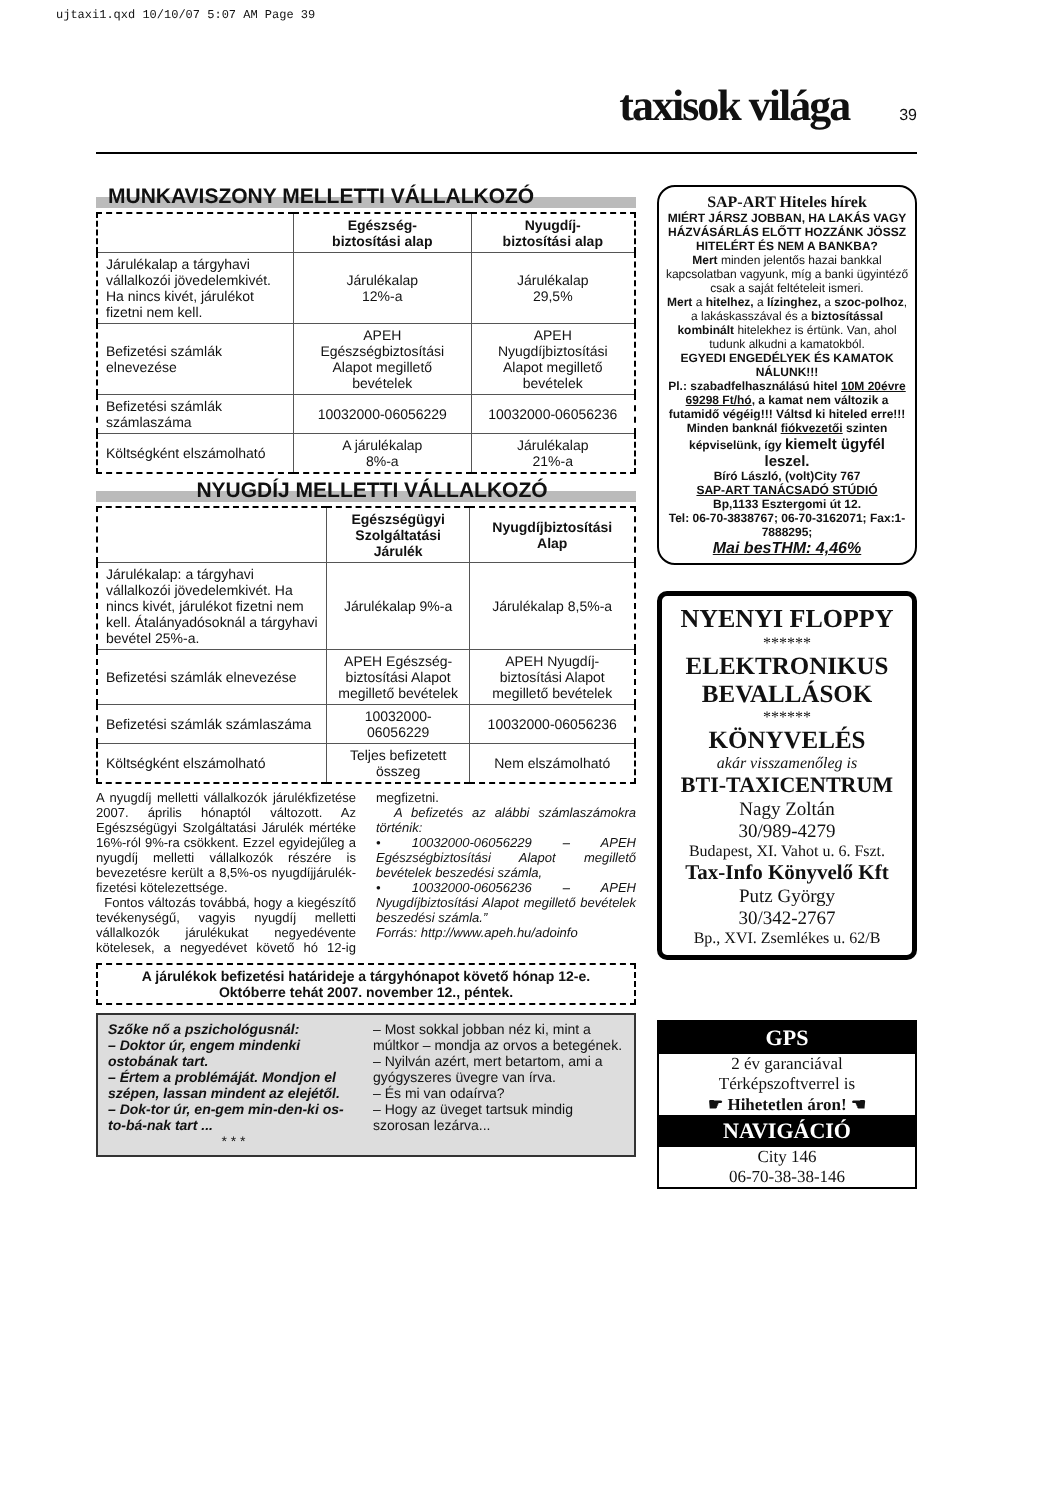ujtaxi1.qxd 10/10/07 5:07 AM Page 39
taxisok világa 39
MUNKAVISZONY MELLETTI VÁLLALKOZÓ
| | Egészség- biztosítási alap | Nyugdíj- biztosítási alap |
| --- | --- | --- |
| Járulékalap a tárgyhavi vállalkozói jövedelemkivét. Ha nincs kivét, járulékot fizetni nem kell. | Járulékalap 12%-a | Járulékalap 29,5% |
| Befizetési számlák elnevezése | APEH Egészségbiztosítási Alapot megillető bevételek | APEH Nyugdíjbiztosítási Alapot megillető bevételek |
| Befizetési számlák számlaszáma | 10032000-06056229 | 10032000-06056236 |
| Költségként elszámolható | A járulékalap 8%-a | Járulékalap 21%-a |
NYUGDÍJ MELLETTI VÁLLALKOZÓ
| | Egészségügyi Szolgáltatási Járulék | Nyugdíjbiztosítási Alap |
| --- | --- | --- |
| Járulékalap: a tárgyhavi vállalkozói jövedelemkivét. Ha nincs kivét, járulékot fizetni nem kell. Átalányadósoknál a tárgyhavi bevétel 25%-a. | Járulékalap 9%-a | Járulékalap 8,5%-a |
| Befizetési számlák elnevezése | APEH Egészség-biztosítási Alapot megillető bevételek | APEH Nyugdíj-biztosítási Alapot megillető bevételek |
| Befizetési számlák számlaszáma | 10032000-06056229 | 10032000-06056236 |
| Költségként elszámolható | Teljes befizetett összeg | Nem elszámolható |
A nyugdíj melletti vállalkozók járulékfizetése 2007. április hónaptól változott. Az Egészségügyi Szolgáltatási Járulék mértéke 16%-ról 9%-ra csökkent. Ezzel egyidejűleg a nyugdíj melletti vállalkozók részére is bevezetésre került a 8,5%-os nyugdíjjárulék-fizetési kötelezettsége.
Fontos változás továbbá, hogy a kiegészítő tevékenységű, vagyis nyugdíj melletti vállalkozók járulékukat negyedévente kötelesek, a negyedévet követő hó 12-ig megfizetni.
A befizetés az alábbi számlaszámokra történik:
• 10032000-06056229 – APEH Egészségbiztosítási Alapot megillető bevételek beszedési számla,
• 10032000-06056236 – APEH Nyugdíjbiztosítási Alapot megillető bevételek beszedési számla.”
Forrás: http://www.apeh.hu/adoinfo
A járulékok befizetési határideje a tárgyhónapot követő hónap 12-e.
Októberre tehát 2007. november 12., péntek.
Szőke nő a pszichológusnál:
– Doktor úr, engem mindenki ostobának tart.
– Értem a problémáját. Mondjon el szépen, lassan mindent az elejétől.
– Dok-tor úr, en-gem min-den-ki os-to-bá-nak tart ...
* * *
– Most sokkal jobban néz ki, mint a múltkor – mondja az orvos a betegének.
– Nyilván azért, mert betartom, ami a gyógyszeres üvegre van írva.
– És mi van odaírva?
– Hogy az üveget tartsuk mindig szorosan lezárva...
SAP-ART Hiteles hírek
MIÉRT JÁRSZ JOBBAN, HA LAKÁS VAGY HÁZVÁSÁRLÁS ELŐTT HOZZÁNK JÖSSZ HITELÉRT ÉS NEM A BANKBA?
Mert minden jelentős hazai bankkal kapcsolatban vagyunk, míg a banki ügyintéző csak a saját feltételeit ismeri.
Mert a hitelhez, a lízinghez, a szoc-polhoz, a lakáskasszával és a biztosítással kombinált hitelekhez is értünk. Van, ahol tudunk alkudni a kamatokból.
EGYEDI ENGEDÉLYEK ÉS KAMATOK NÁLUNK!!!
Pl.: szabadfelhasználású hitel 10M 20évre 69298 Ft/hó, a kamat nem változik a futamidő végéig!!! Váltsd ki hiteled erre!!! Minden banknál fiókvezetői szinten képviselünk, így kiemelt ügyfél leszel.
Bíró László, (volt)City 767
SAP-ART TANÁCSADÓ STÚDIÓ
Bp,1133 Esztergomi út 12.
Tel: 06-70-3838767; 06-70-3162071; Fax:1-7888295;
Mai besTHM: 4,46%
NYENYI FLOPPY
******
ELEKTRONIKUS BEVALLÁSOK
******
KÖNYVELÉS
akár visszamenőleg is
BTI-TAXICENTRUM
Nagy Zoltán
30/989-4279
Budapest, XI. Vahot u. 6. Fszt.
Tax-Info Könyvelő Kft
Putz György
30/342-2767
Bp., XVI. Zsemlékes u. 62/B
GPS
2 év garanciával
Térképszoftverrel is
☛ Hihetetlen áron! ☚
NAVIGÁCIÓ
City 146
06-70-38-38-146